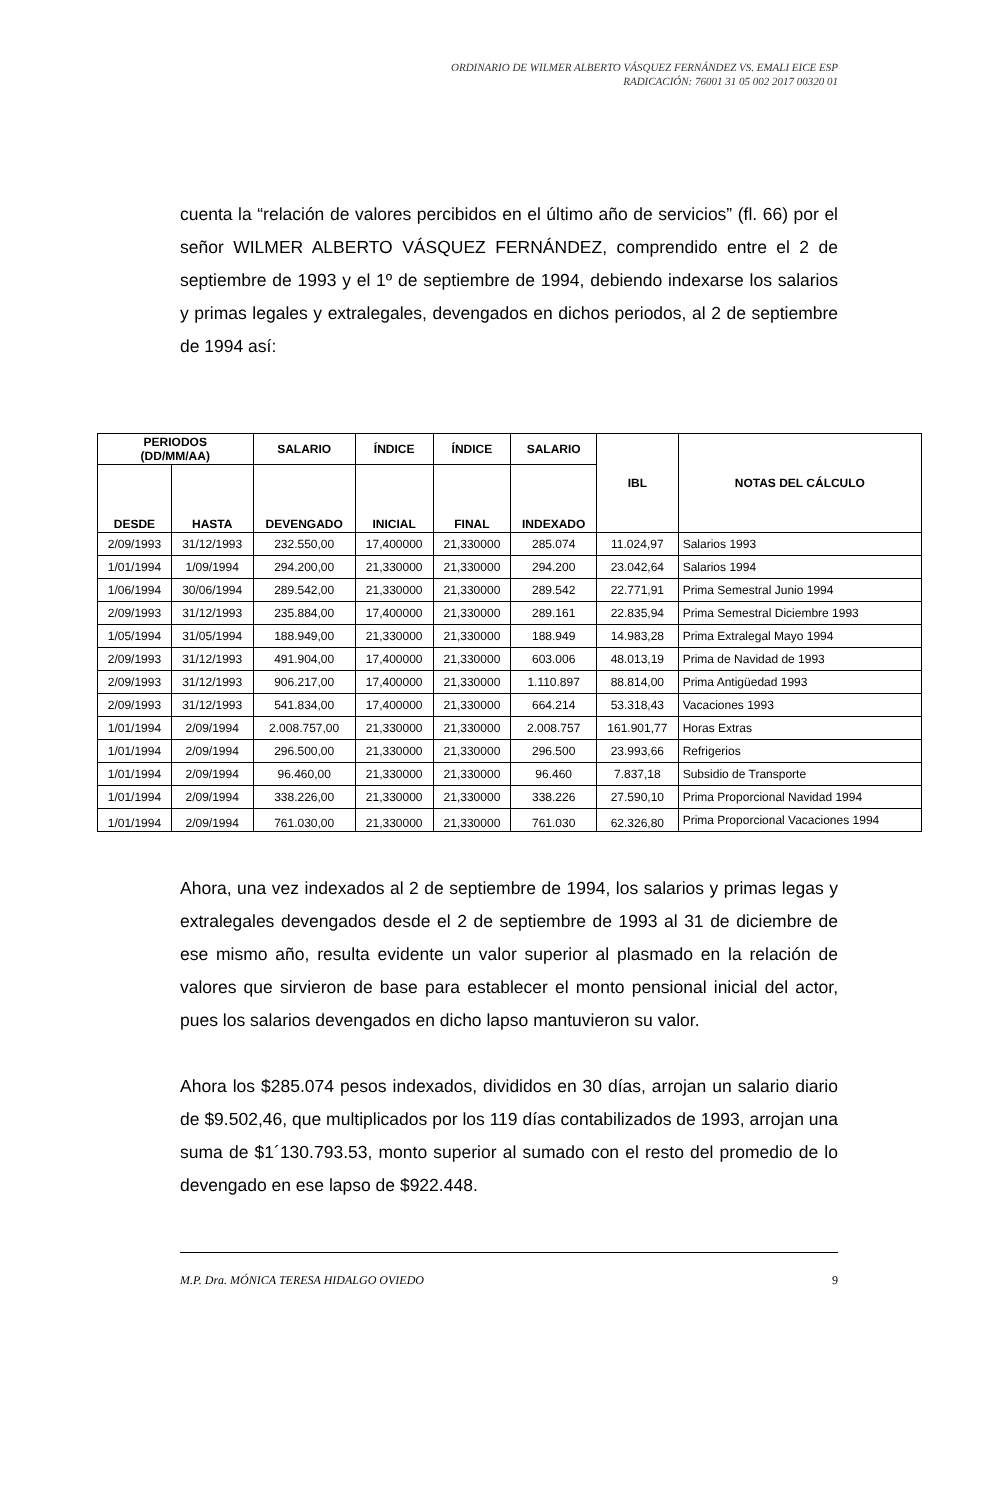ORDINARIO DE WILMER ALBERTO VÁSQUEZ FERNÁNDEZ VS. EMALI EICE ESP
RADICACIÓN: 76001 31 05 002 2017 00320 01
cuenta la “relación de valores percibidos en el último año de servicios” (fl. 66) por el señor WILMER ALBERTO VÁSQUEZ FERNÁNDEZ, comprendido entre el 2 de septiembre de 1993 y el 1º de septiembre de 1994, debiendo indexarse los salarios y primas legales y extralegales, devengados en dichos periodos, al 2 de septiembre de 1994 así:
| PERIODOS (DD/MM/AA) | | SALARIO | ÍNDICE | ÍNDICE | SALARIO | IBL | NOTAS DEL CÁLCULO |
| --- | --- | --- | --- | --- | --- | --- | --- |
| DESDE | HASTA | DEVENGADO | INICIAL | FINAL | INDEXADO | | |
| 2/09/1993 | 31/12/1993 | 232.550,00 | 17,400000 | 21,330000 | 285.074 | 11.024,97 | Salarios 1993 |
| 1/01/1994 | 1/09/1994 | 294.200,00 | 21,330000 | 21,330000 | 294.200 | 23.042,64 | Salarios 1994 |
| 1/06/1994 | 30/06/1994 | 289.542,00 | 21,330000 | 21,330000 | 289.542 | 22.771,91 | Prima Semestral Junio 1994 |
| 2/09/1993 | 31/12/1993 | 235.884,00 | 17,400000 | 21,330000 | 289.161 | 22.835,94 | Prima Semestral Diciembre 1993 |
| 1/05/1994 | 31/05/1994 | 188.949,00 | 21,330000 | 21,330000 | 188.949 | 14.983,28 | Prima Extralegal Mayo 1994 |
| 2/09/1993 | 31/12/1993 | 491.904,00 | 17,400000 | 21,330000 | 603.006 | 48.013,19 | Prima de Navidad de 1993 |
| 2/09/1993 | 31/12/1993 | 906.217,00 | 17,400000 | 21,330000 | 1.110.897 | 88.814,00 | Prima Antigüedad 1993 |
| 2/09/1993 | 31/12/1993 | 541.834,00 | 17,400000 | 21,330000 | 664.214 | 53.318,43 | Vacaciones 1993 |
| 1/01/1994 | 2/09/1994 | 2.008.757,00 | 21,330000 | 21,330000 | 2.008.757 | 161.901,77 | Horas Extras |
| 1/01/1994 | 2/09/1994 | 296.500,00 | 21,330000 | 21,330000 | 296.500 | 23.993,66 | Refrigerios |
| 1/01/1994 | 2/09/1994 | 96.460,00 | 21,330000 | 21,330000 | 96.460 | 7.837,18 | Subsidio de Transporte |
| 1/01/1994 | 2/09/1994 | 338.226,00 | 21,330000 | 21,330000 | 338.226 | 27.590,10 | Prima Proporcional Navidad 1994 |
| 1/01/1994 | 2/09/1994 | 761.030,00 | 21,330000 | 21,330000 | 761.030 | 62.326,80 | Prima Proporcional Vacaciones 1994 |
Ahora, una vez indexados al 2 de septiembre de 1994, los salarios y primas legas y extralegales devengados desde el 2 de septiembre de 1993 al 31 de diciembre de ese mismo año, resulta evidente un valor superior al plasmado en la relación de valores que sirvieron de base para establecer el monto pensional inicial del actor, pues los salarios devengados en dicho lapso mantuvieron su valor.
Ahora los $285.074 pesos indexados, divididos en 30 días, arrojan un salario diario de $9.502,46, que multiplicados por los 119 días contabilizados de 1993, arrojan una suma de $1´130.793.53, monto superior al sumado con el resto del promedio de lo devengado en ese lapso de $922.448.
M.P. Dra. MÓNICA TERESA HIDALGO OVIEDO 9